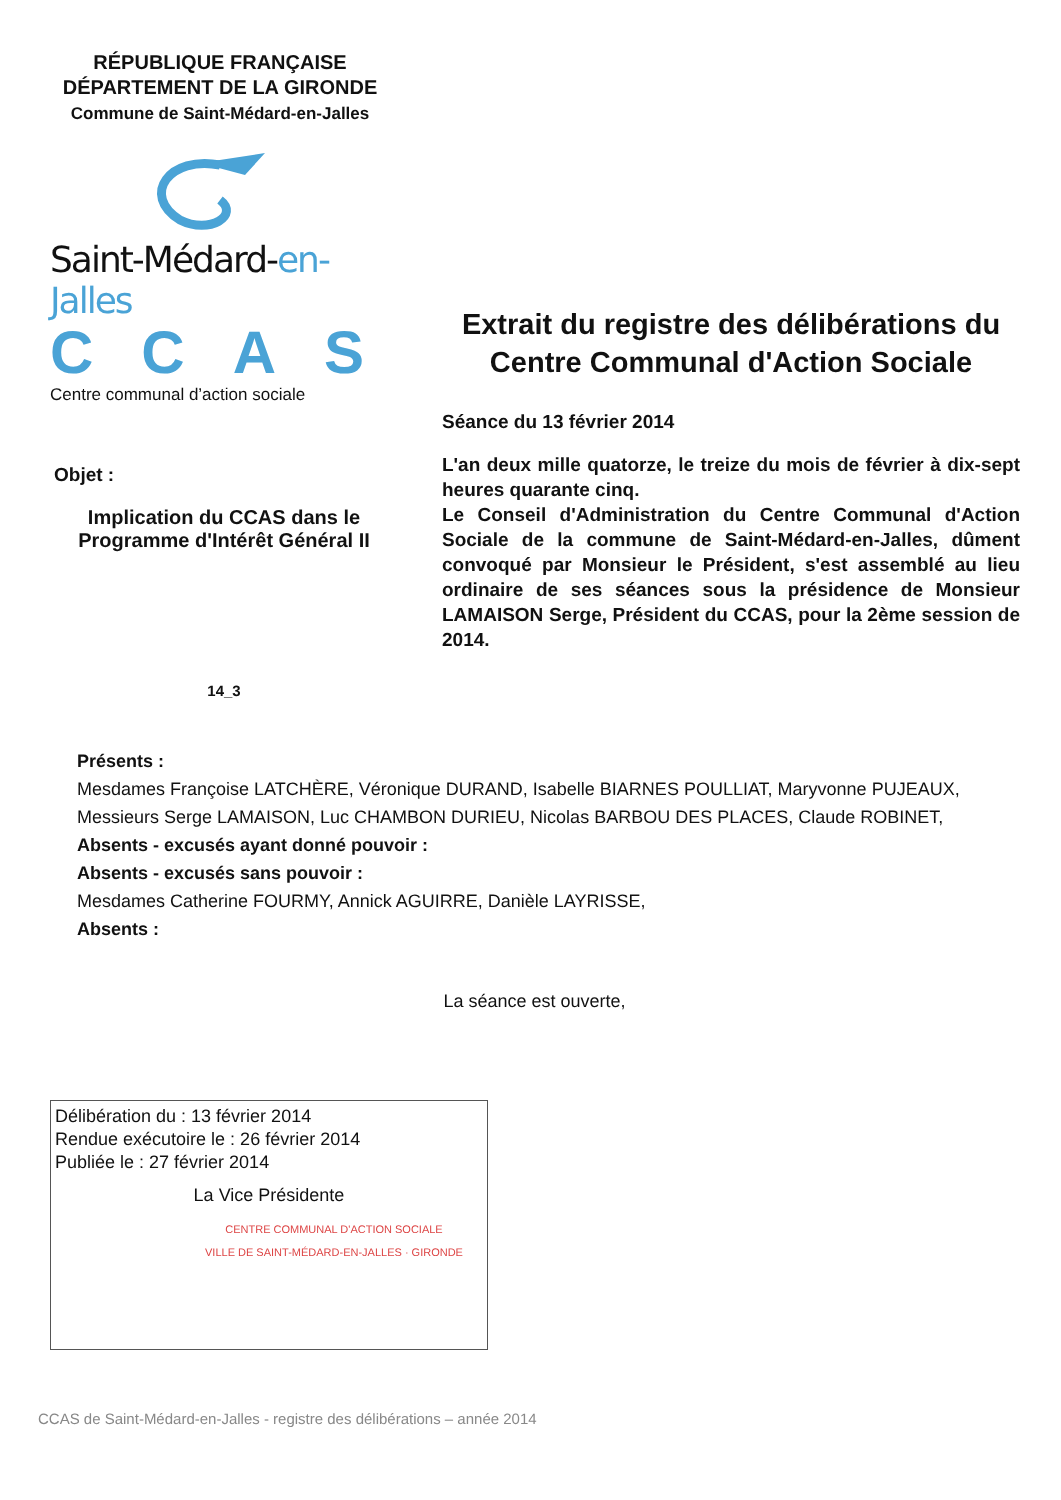RÉPUBLIQUE FRANÇAISE
DÉPARTEMENT DE LA GIRONDE
Commune de Saint-Médard-en-Jalles
Saint-Médard-en-Jalles
CCAS
Centre communal d’action sociale
Objet :
Implication du CCAS dans le Programme d'Intérêt Général II
14_3
Extrait du registre des délibérations du Centre Communal d'Action Sociale
Séance du 13 février 2014
L'an deux mille quatorze, le treize du mois de février à dix-sept heures quarante cinq.
Le Conseil d'Administration du Centre Communal d'Action Sociale de la commune de Saint-Médard-en-Jalles, dûment convoqué par Monsieur le Président, s'est assemblé au lieu ordinaire de ses séances sous la présidence de Monsieur LAMAISON Serge, Président du CCAS, pour la 2ème session de 2014.
Présents :
Mesdames Françoise LATCHÈRE, Véronique DURAND, Isabelle BIARNES POULLIAT, Maryvonne PUJEAUX,
Messieurs Serge LAMAISON, Luc CHAMBON DURIEU, Nicolas BARBOU DES PLACES, Claude ROBINET,
Absents - excusés ayant donné pouvoir :
Absents - excusés sans pouvoir :
Mesdames Catherine FOURMY, Annick AGUIRRE, Danièle LAYRISSE,
Absents :
La séance est ouverte,
Délibération du : 13 février 2014
Rendue exécutoire le : 26 février 2014
Publiée le : 27 février 2014
La Vice Présidente
CENTRE COMMUNAL D'ACTION SOCIALE
VILLE DE SAINT-MÉDARD-EN-JALLES · GIRONDE
CCAS de Saint-Médard-en-Jalles - registre des délibérations – année 2014